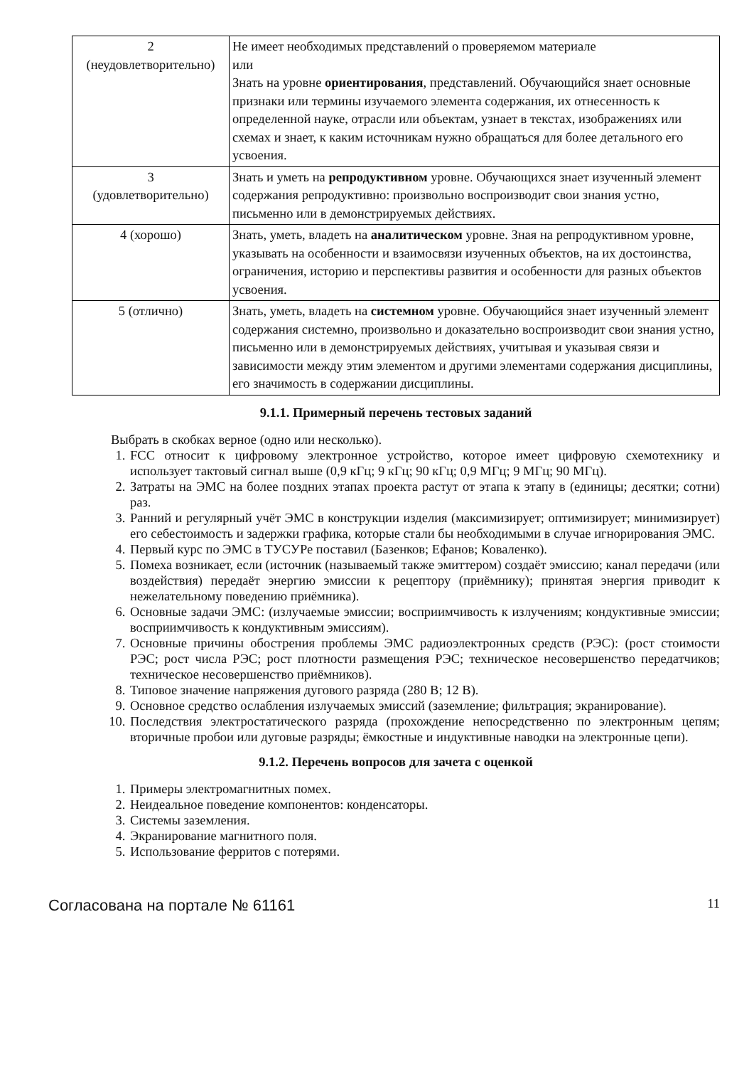| 2 (неудовлетворительно) | Не имеет необходимых представлений о проверяемом материале или Знать на уровне ориентирования , представлений. Обучающийся знает основные признаки или термины изучаемого элемента содержания, их отнесенность к определенной науке, отрасли или объектам, узнает в текстах, изображениях или схемах и знает, к каким источникам нужно обращаться для более детального его усвоения. |
| 3 (удовлетворительно) | Знать и уметь на репродуктивном уровне. Обучающихся знает изученный элемент содержания репродуктивно: произвольно воспроизводит свои знания устно, письменно или в демонстрируемых действиях. |
| 4 (хорошо) | Знать, уметь, владеть на аналитическом уровне. Зная на репродуктивном уровне, указывать на особенности и взаимосвязи изученных объектов, на их достоинства, ограничения, историю и перспективы развития и особенности для разных объектов усвоения. |
| 5 (отлично) | Знать, уметь, владеть на системном уровне. Обучающийся знает изученный элемент содержания системно, произвольно и доказательно воспроизводит свои знания устно, письменно или в демонстрируемых действиях, учитывая и указывая связи и зависимости между этим элементом и другими элементами содержания дисциплины, его значимость в содержании дисциплины. |
9.1.1. Примерный перечень тестовых заданий
Выбрать в скобках верное (одно или несколько).
1. FCC относит к цифровому электронное устройство, которое имеет цифровую схемотехнику и использует тактовый сигнал выше (0,9 кГц; 9 кГц; 90 кГц; 0,9 МГц; 9 МГц; 90 МГц).
2. Затраты на ЭМС на более поздних этапах проекта растут от этапа к этапу в (единицы; десятки; сотни) раз.
3. Ранний и регулярный учёт ЭМС в конструкции изделия (максимизирует; оптимизирует; минимизирует) его себестоимость и задержки графика, которые стали бы необходимыми в случае игнорирования ЭМС.
4. Первый курс по ЭМС в ТУСУРе поставил (Базенков; Ефанов; Коваленко).
5. Помеха возникает, если (источник (называемый также эмиттером) создаёт эмиссию; канал передачи (или воздействия) передаёт энергию эмиссии к рецептору (приёмнику); принятая энергия приводит к нежелательному поведению приёмника).
6. Основные задачи ЭМС: (излучаемые эмиссии; восприимчивость к излучениям; кондуктивные эмиссии; восприимчивость к кондуктивным эмиссиям).
7. Основные причины обострения проблемы ЭМС радиоэлектронных средств (РЭС): (рост стоимости РЭС; рост числа РЭС; рост плотности размещения РЭС; техническое несовершенство передатчиков; техническое несовершенство приёмников).
8. Типовое значение напряжения дугового разряда (280 В; 12 В).
9. Основное средство ослабления излучаемых эмиссий (заземление; фильтрация; экранирование).
10. Последствия электростатического разряда (прохождение непосредственно по электронным цепям; вторичные пробои или дуговые разряды; ёмкостные и индуктивные наводки на электронные цепи).
9.1.2. Перечень вопросов для зачета с оценкой
1. Примеры электромагнитных помех.
2. Неидеальное поведение компонентов: конденсаторы.
3. Системы заземления.
4. Экранирование магнитного поля.
5. Использование ферритов с потерями.
Согласована на портале № 61161 11